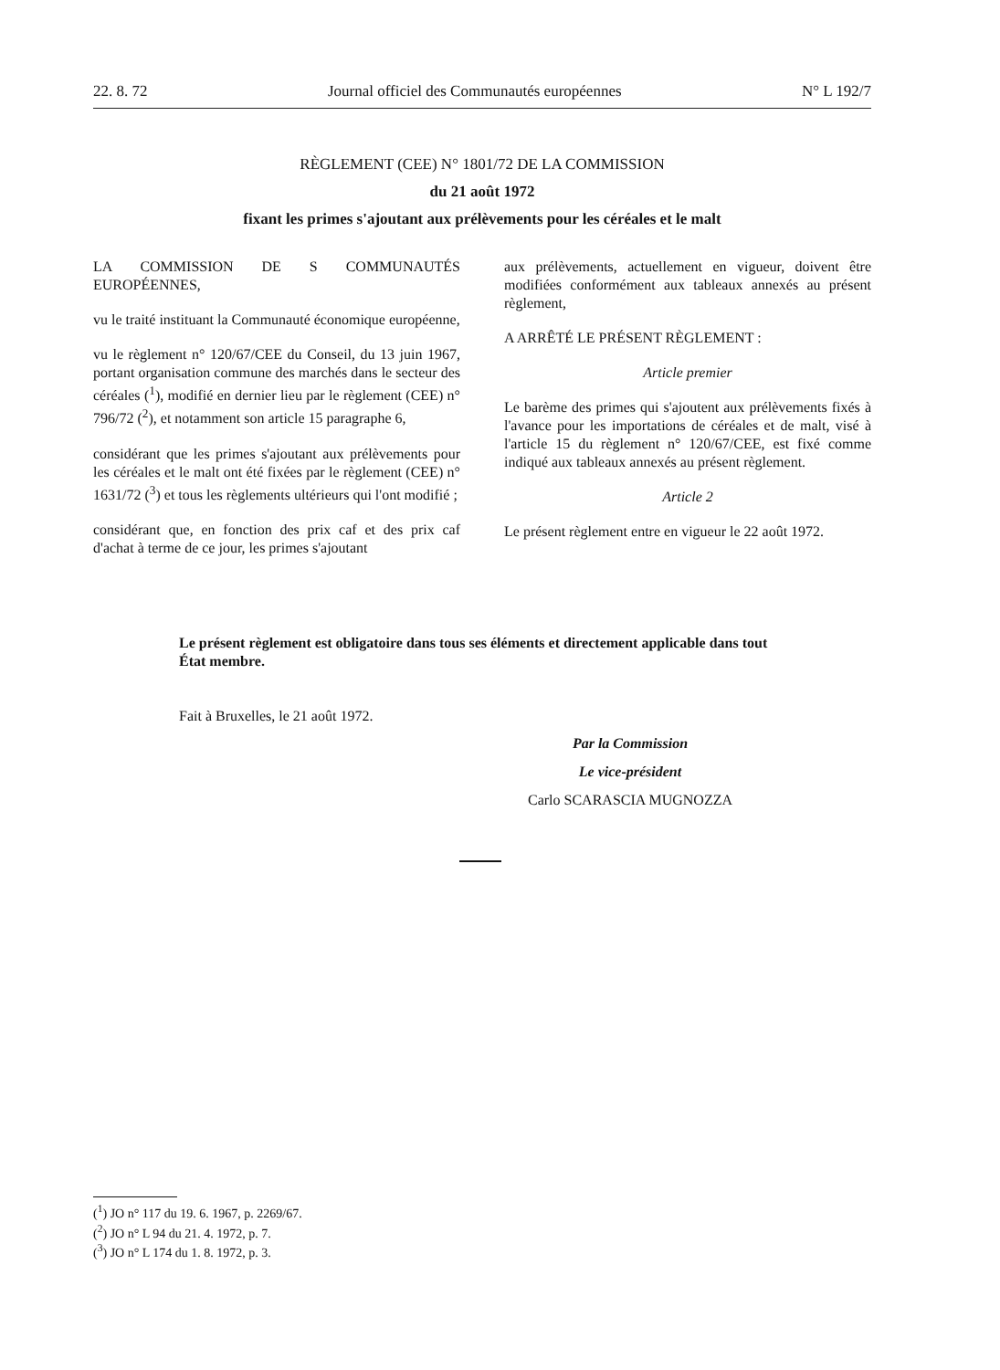22. 8. 72 Journal officiel des Communautés européennes N° L 192/7
RÈGLEMENT (CEE) N° 1801/72 DE LA COMMISSION
du 21 août 1972
fixant les primes s'ajoutant aux prélèvements pour les céréales et le malt
LA COMMISSION DE S COMMUNAUTÉS EUROPÉENNES,
vu le traité instituant la Communauté économique européenne,
vu le règlement n° 120/67/CEE du Conseil, du 13 juin 1967, portant organisation commune des marchés dans le secteur des céréales (<sup>1</sup>), modifié en dernier lieu par le règlement (CEE) n° 796/72 (<sup>2</sup>), et notamment son article 15 paragraphe 6,
considérant que les primes s'ajoutant aux prélèvements pour les céréales et le malt ont été fixées par le règlement (CEE) n° 1631/72 (<sup>3</sup>) et tous les règlements ultérieurs qui l'ont modifié ;
considérant que, en fonction des prix caf et des prix caf d'achat à terme de ce jour, les primes s'ajoutant
aux prélèvements, actuellement en vigueur, doivent être modifiées conformément aux tableaux annexés au présent règlement,
A ARRÊTÉ LE PRÉSENT RÈGLEMENT :
Article premier
Le barème des primes qui s'ajoutent aux prélèvements fixés à l'avance pour les importations de céréales et de malt, visé à l'article 15 du règlement n° 120/67/CEE, est fixé comme indiqué aux tableaux annexés au présent règlement.
Article 2
Le présent règlement entre en vigueur le 22 août 1972.
Le présent règlement est obligatoire dans tous ses éléments et directement applicable dans tout État membre.
Fait à Bruxelles, le 21 août 1972.
Par la Commission
Le vice-président
Carlo SCARASCIA MUGNOZZA
(<sup>1</sup>) JO n° 117 du 19. 6. 1967, p. 2269/67.
(<sup>2</sup>) JO n° L 94 du 21. 4. 1972, p. 7.
(<sup>3</sup>) JO n° L 174 du 1. 8. 1972, p. 3.